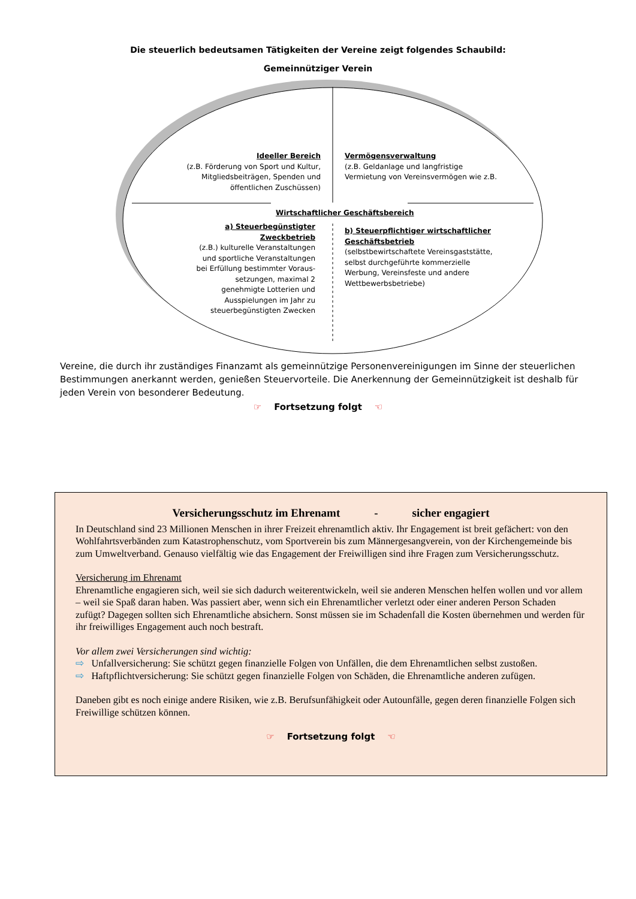Die steuerlich bedeutsamen Tätigkeiten der Vereine zeigt folgendes Schaubild:
Gemeinnütziger Verein
Ideeller Bereich
(z.B. Förderung von Sport und Kultur, Mitgliedsbeiträgen, Spenden und öffentlichen Zuschüssen)
Vermögensverwaltung
(z.B. Geldanlage und langfristige Vermietung von Vereinsvermögen wie z.B.
Wirtschaftlicher Geschäftsbereich
a) Steuerbegünstigter Zweckbetrieb
(z.B.) kulturelle Veranstaltungen und sportliche Veranstaltungen bei Erfüllung bestimmter Voraus-setzungen, maximal 2 genehmigte Lotterien und Ausspielungen im Jahr zu steuerbegünstigten Zwecken
b) Steuerpflichtiger wirtschaftlicher Geschäftsbetrieb
(selbstbewirtschaftete Vereinsgaststätte, selbst durchgeführte kommerzielle Werbung, Vereinsfeste und andere Wettbewerbsbetriebe)
Vereine, die durch ihr zuständiges Finanzamt als gemeinnützige Personenvereinigungen im Sinne der steuerlichen Bestimmungen anerkannt werden, genießen Steuervorteile. Die Anerkennung der Gemeinnützigkeit ist deshalb für jeden Verein von besonderer Bedeutung.
☞ Fortsetzung folgt ☜
Versicherungsschutz im Ehrenamt - sicher engagiert
In Deutschland sind 23 Millionen Menschen in ihrer Freizeit ehrenamtlich aktiv. Ihr Engagement ist breit gefächert: von den Wohlfahrtsverbänden zum Katastrophenschutz, vom Sportverein bis zum Männergesangverein, von der Kirchengemeinde bis zum Umweltverband. Genauso vielfältig wie das Engagement der Freiwilligen sind ihre Fragen zum Versicherungsschutz.
Versicherung im Ehrenamt
Ehrenamtliche engagieren sich, weil sie sich dadurch weiterentwickeln, weil sie anderen Menschen helfen wollen und vor allem – weil sie Spaß daran haben. Was passiert aber, wenn sich ein Ehrenamtlicher verletzt oder einer anderen Person Schaden zufügt? Dagegen sollten sich Ehrenamtliche absichern. Sonst müssen sie im Schadenfall die Kosten übernehmen und werden für ihr freiwilliges Engagement auch noch bestraft.
Vor allem zwei Versicherungen sind wichtig:
⇨ Unfallversicherung: Sie schützt gegen finanzielle Folgen von Unfällen, die dem Ehrenamtlichen selbst zustoßen.
⇨ Haftpflichtversicherung: Sie schützt gegen finanzielle Folgen von Schäden, die Ehrenamtliche anderen zufügen.
Daneben gibt es noch einige andere Risiken, wie z.B. Berufsunfähigkeit oder Autounfälle, gegen deren finanzielle Folgen sich Freiwillige schützen können.
☞ Fortsetzung folgt ☜